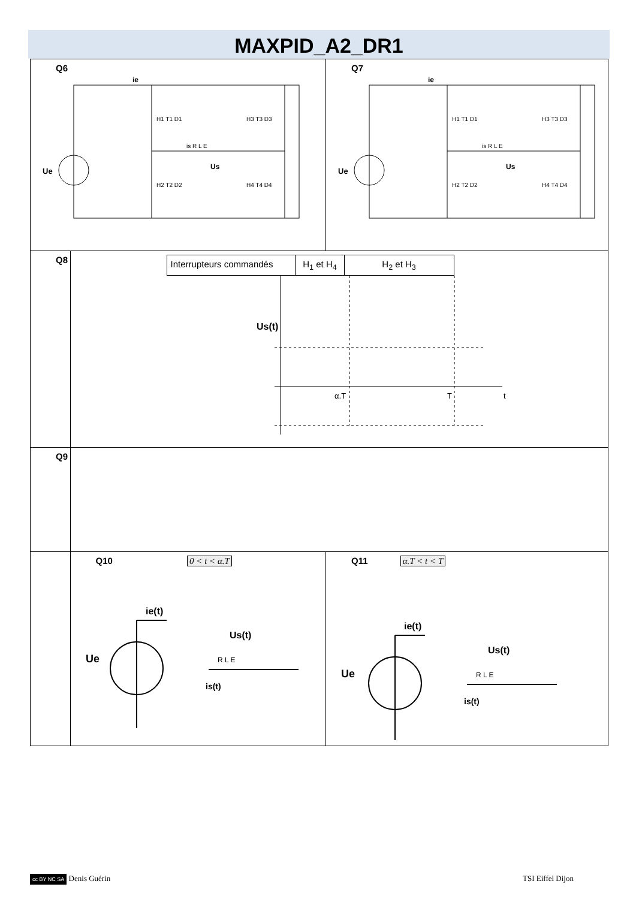MAXPID_A2_DR1
| Q6 Ue ie H1 T1 D1 H2 T2 D2 H3 T3 D3 H4 T4 D4 is R L E Us | | Q7 Ue ie H1 T1 D1 H2 T2 D2 H3 T3 D3 H4 T4 D4 is R L E Us |
| Q8 | / Interrupteurs commandés / H<sub>1</sub> et H<sub>4</sub> / H<sub>2</sub> et H<sub>3</sub> / Us(t) α.T T t | |
| Q9 | | |
| | Q10 0 < t < α.T Ue ie(t) Us(t) is(t) R L E | Q11 α.T < t < T Ue ie(t) Us(t) is(t) R L E |
cc BY NC SA Denis Guérin TSI Eiffel Dijon